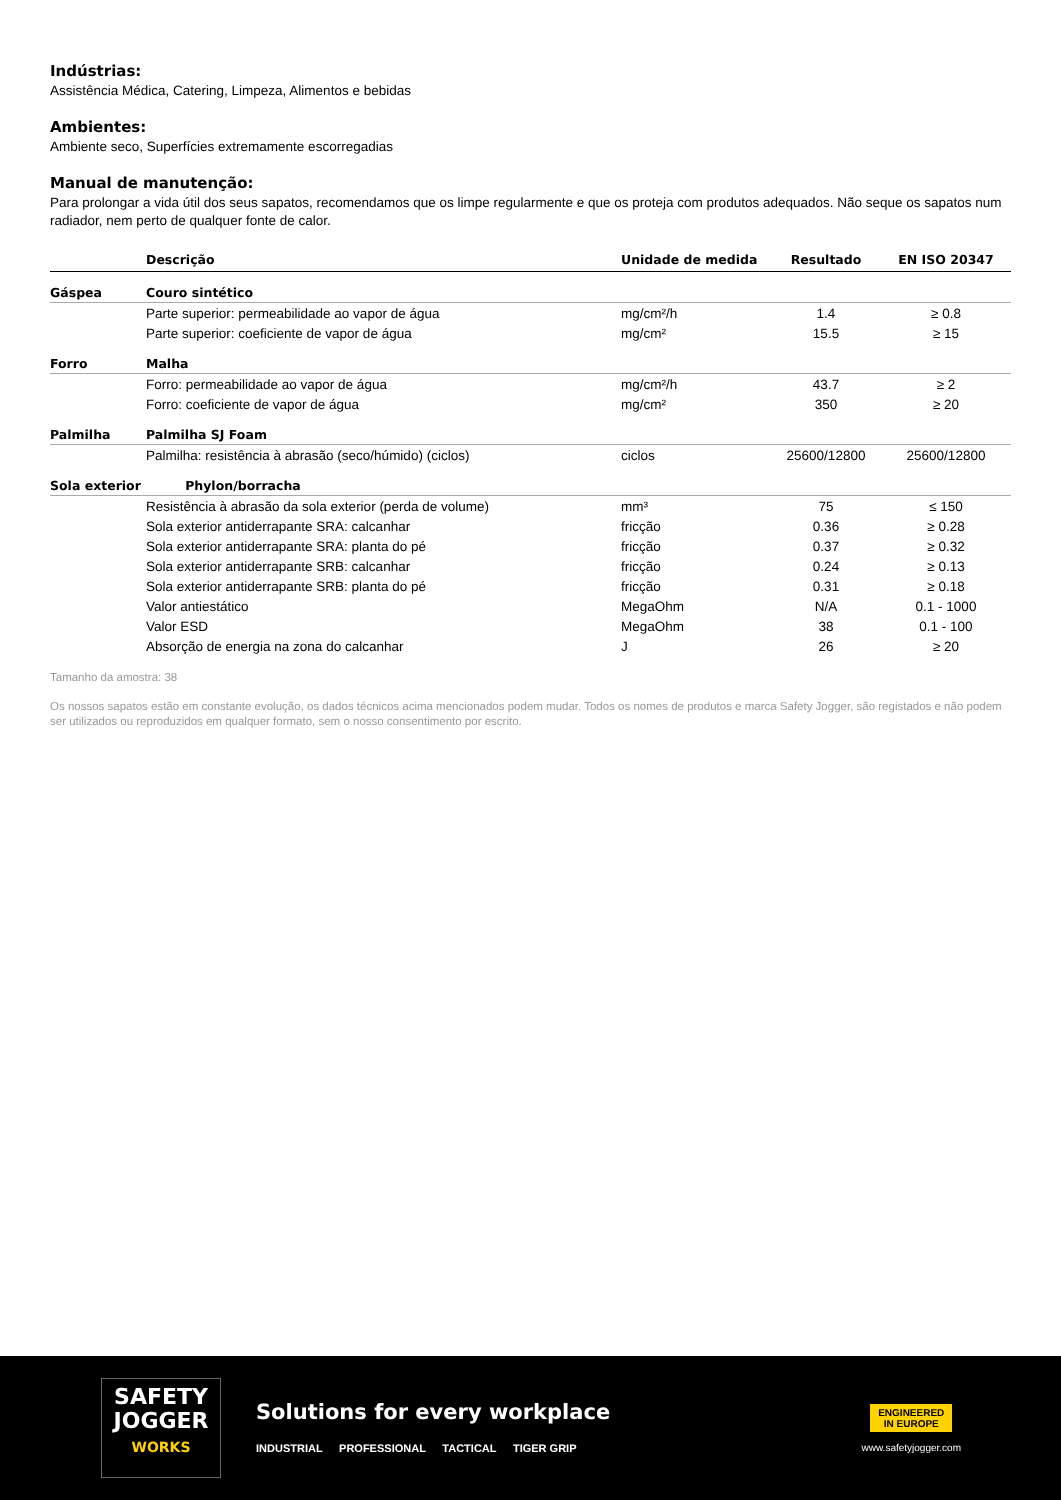Indústrias:
Assistência Médica, Catering, Limpeza, Alimentos e bebidas
Ambientes:
Ambiente seco, Superfícies extremamente escorregadias
Manual de manutenção:
Para prolongar a vida útil dos seus sapatos, recomendamos que os limpe regularmente e que os proteja com produtos adequados. Não seque os sapatos num radiador, nem perto de qualquer fonte de calor.
| | Descrição | Unidade de medida | Resultado | EN ISO 20347 |
| --- | --- | --- | --- | --- |
| Gáspea | Couro sintético | | | |
| | Parte superior: permeabilidade ao vapor de água | mg/cm²/h | 1.4 | ≥ 0.8 |
| | Parte superior: coeficiente de vapor de água | mg/cm² | 15.5 | ≥ 15 |
| Forro | Malha | | | |
| | Forro: permeabilidade ao vapor de água | mg/cm²/h | 43.7 | ≥ 2 |
| | Forro: coeficiente de vapor de água | mg/cm² | 350 | ≥ 20 |
| Palmilha | Palmilha SJ Foam | | | |
| | Palmilha: resistência à abrasão (seco/húmido) (ciclos) | ciclos | 25600/12800 | 25600/12800 |
| Sola exterior | Phylon/borracha | | | |
| | Resistência à abrasão da sola exterior (perda de volume) | mm³ | 75 | ≤ 150 |
| | Sola exterior antiderrapante SRA: calcanhar | fricção | 0.36 | ≥ 0.28 |
| | Sola exterior antiderrapante SRA: planta do pé | fricção | 0.37 | ≥ 0.32 |
| | Sola exterior antiderrapante SRB: calcanhar | fricção | 0.24 | ≥ 0.13 |
| | Sola exterior antiderrapante SRB: planta do pé | fricção | 0.31 | ≥ 0.18 |
| | Valor antiestático | MegaOhm | N/A | 0.1 - 1000 |
| | Valor ESD | MegaOhm | 38 | 0.1 - 100 |
| | Absorção de energia na zona do calcanhar | J | 26 | ≥ 20 |
Tamanho da amostra: 38
Os nossos sapatos estão em constante evolução, os dados técnicos acima mencionados podem mudar. Todos os nomes de produtos e marca Safety Jogger, são registados e não podem ser utilizados ou reproduzidos em qualquer formato, sem o nosso consentimento por escrito.
SAFETY
JOGGER
WORKS
Solutions for every workplace
INDUSTRIAL PROFESSIONAL TACTICAL TIGER GRIP
ENGINEERED
IN EUROPE
www.safetyjogger.com